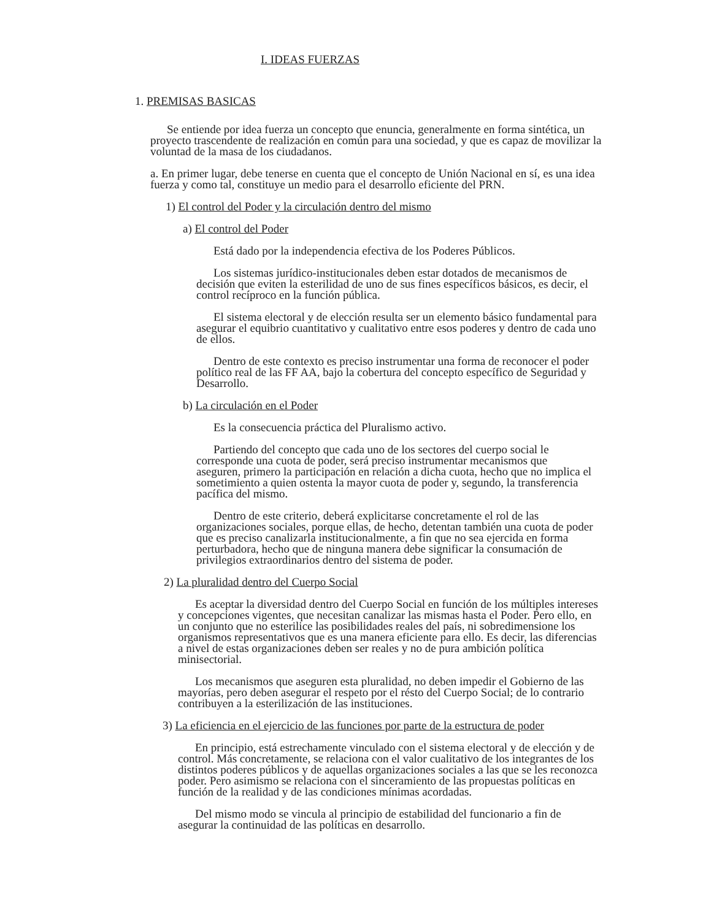I. IDEAS FUERZAS
1. PREMISAS BASICAS
Se entiende por idea fuerza un concepto que enuncia, generalmente en forma sintética, un proyecto trascendente de realización en común para una sociedad, y que es capaz de movilizar la voluntad de la masa de los ciudadanos.
a. En primer lugar, debe tenerse en cuenta que el concepto de Unión Nacional en sí, es una idea fuerza y como tal, constituye un medio para el desarrollo eficiente del PRN.
1) El control del Poder y la circulación dentro del mismo
a) El control del Poder
Está dado por la independencia efectiva de los Poderes Públicos.
Los sistemas jurídico-institucionales deben estar dotados de mecanismos de decisión que eviten la esterilidad de uno de sus fines específicos básicos, es decir, el control recíproco en la función pública.
El sistema electoral y de elección resulta ser un elemento básico fundamental para asegurar el equibrio cuantitativo y cualitativo entre esos poderes y dentro de cada uno de ellos.
Dentro de este contexto es preciso instrumentar una forma de reconocer el poder político real de las FF AA, bajo la cobertura del concepto específico de Seguridad y Desarrollo.
b) La circulación en el Poder
Es la consecuencia práctica del Pluralismo activo.
Partiendo del concepto que cada uno de los sectores del cuerpo social le corresponde una cuota de poder, será preciso instrumentar mecanismos que aseguren, primero la participación en relación a dicha cuota, hecho que no implica el sometimiento a quien ostenta la mayor cuota de poder y, segundo, la transferencia pacífica del mismo.
Dentro de este criterio, deberá explicitarse concretamente el rol de las organizaciones sociales, porque ellas, de hecho, detentan también una cuota de poder que es preciso canalizarla institucionalmente, a fin que no sea ejercida en forma perturbadora, hecho que de ninguna manera debe significar la consumación de privilegios extraordinarios dentro del sistema de poder.
2) La pluralidad dentro del Cuerpo Social
Es aceptar la diversidad dentro del Cuerpo Social en función de los múltiples intereses y concepciones vigentes, que necesitan canalizar las mismas hasta el Poder. Pero ello, en un conjunto que no esterilice las posibilidades reales del país, ni sobredimensione los organismos representativos que es una manera eficiente para ello. Es decir, las diferencias a nivel de estas organizaciones deben ser reales y no de pura ambición política minisectorial.
Los mecanismos que aseguren esta pluralidad, no deben impedir el Gobierno de las mayorías, pero deben asegurar el respeto por el résto del Cuerpo Social; de lo contrario contribuyen a la esterilización de las instituciones.
3) La eficiencia en el ejercicio de las funciones por parte de la estructura de poder
En principio, está estrechamente vinculado con el sistema electoral y de elección y de control. Más concretamente, se relaciona con el valor cualitativo de los integrantes de los distintos poderes públicos y de aquellas organizaciones sociales a las que se les reconozca poder. Pero asimismo se relaciona con el sinceramiento de las propuestas políticas en función de la realidad y de las condiciones mínimas acordadas.
Del mismo modo se vincula al principio de estabilidad del funcionario a fin de asegurar la continuidad de las políticas en desarrollo.